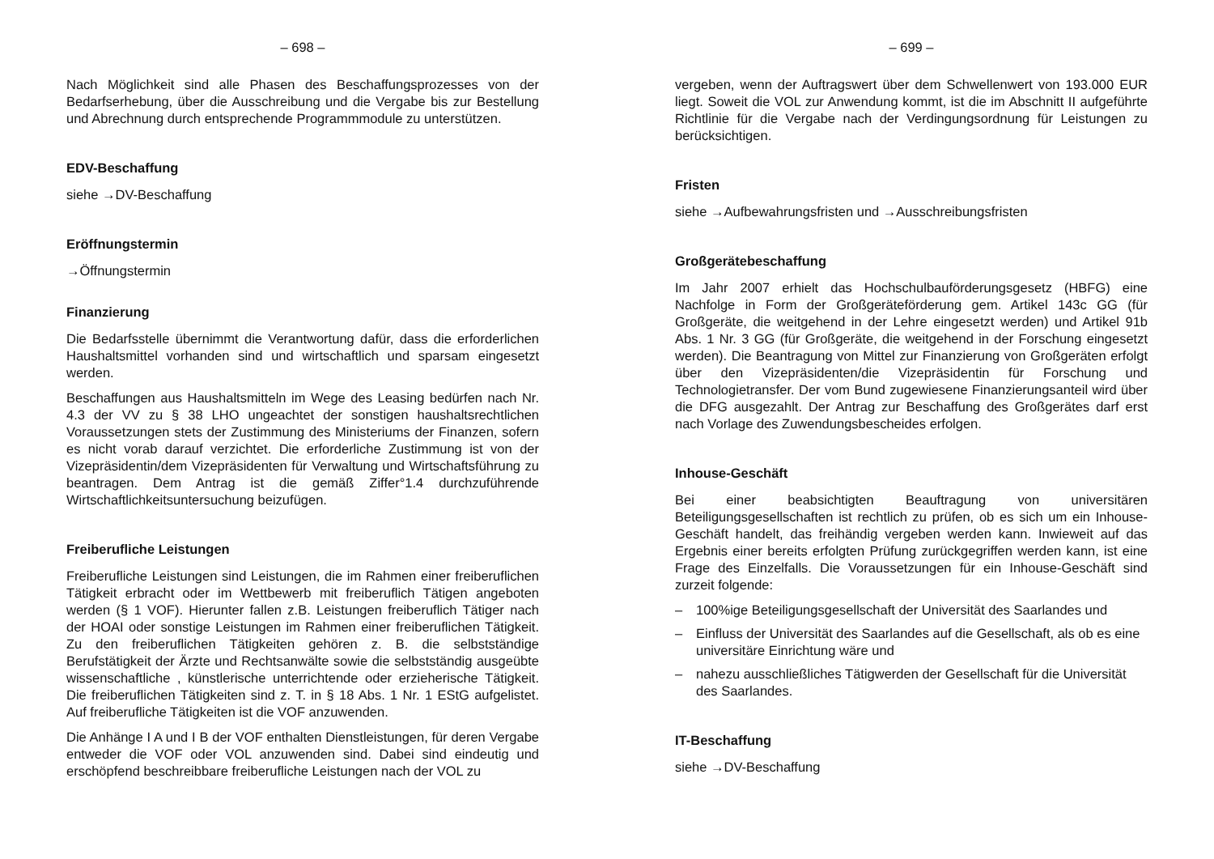– 698 –
Nach Möglichkeit sind alle Phasen des Beschaffungsprozesses von der Bedarfserhebung, über die Ausschreibung und die Vergabe bis zur Bestellung und Abrechnung durch entsprechende Programmmodule zu unterstützen.
EDV-Beschaffung
siehe →DV-Beschaffung
Eröffnungstermin
→Öffnungstermin
Finanzierung
Die Bedarfsstelle übernimmt die Verantwortung dafür, dass die erforderlichen Haushaltsmittel vorhanden sind und wirtschaftlich und sparsam eingesetzt werden.
Beschaffungen aus Haushaltsmitteln im Wege des Leasing bedürfen nach Nr. 4.3 der VV zu § 38 LHO ungeachtet der sonstigen haushaltsrechtlichen Voraussetzungen stets der Zustimmung des Ministeriums der Finanzen, sofern es nicht vorab darauf verzichtet. Die erforderliche Zustimmung ist von der Vizepräsidentin/dem Vizepräsidenten für Verwaltung und Wirtschaftsführung zu beantragen. Dem Antrag ist die gemäß Ziffer°1.4 durchzuführende Wirtschaftlichkeitsuntersuchung beizufügen.
Freiberufliche Leistungen
Freiberufliche Leistungen sind Leistungen, die im Rahmen einer freiberuflichen Tätigkeit erbracht oder im Wettbewerb mit freiberuflich Tätigen angeboten werden (§ 1 VOF). Hierunter fallen z.B. Leistungen freiberuflich Tätiger nach der HOAI oder sonstige Leistungen im Rahmen einer freiberuflichen Tätigkeit. Zu den freiberuflichen Tätigkeiten gehören z. B. die selbstständige Berufstätigkeit der Ärzte und Rechtsanwälte sowie die selbstständig ausgeübte wissenschaftliche , künstlerische unterrichtende oder erzieherische Tätigkeit. Die freiberuflichen Tätigkeiten sind z. T. in § 18 Abs. 1 Nr. 1 EStG aufgelistet. Auf freiberufliche Tätigkeiten ist die VOF anzuwenden.
Die Anhänge I A und I B der VOF enthalten Dienstleistungen, für deren Vergabe entweder die VOF oder VOL anzuwenden sind. Dabei sind eindeutig und erschöpfend beschreibbare freiberufliche Leistungen nach der VOL zu
– 699 –
vergeben, wenn der Auftragswert über dem Schwellenwert von 193.000 EUR liegt. Soweit die VOL zur Anwendung kommt, ist die im Abschnitt II aufgeführte Richtlinie für die Vergabe nach der Verdingungsordnung für Leistungen zu berücksichtigen.
Fristen
siehe →Aufbewahrungsfristen und →Ausschreibungsfristen
Großgerätebeschaffung
Im Jahr 2007 erhielt das Hochschulbauförderungsgesetz (HBFG) eine Nachfolge in Form der Großgeräteförderung gem. Artikel 143c GG (für Großgeräte, die weitgehend in der Lehre eingesetzt werden) und Artikel 91b Abs. 1 Nr. 3 GG (für Großgeräte, die weitgehend in der Forschung eingesetzt werden). Die Beantragung von Mittel zur Finanzierung von Großgeräten erfolgt über den Vizepräsidenten/die Vizepräsidentin für Forschung und Technologietransfer. Der vom Bund zugewiesene Finanzierungsanteil wird über die DFG ausgezahlt. Der Antrag zur Beschaffung des Großgerätes darf erst nach Vorlage des Zuwendungsbescheides erfolgen.
Inhouse-Geschäft
Bei einer beabsichtigten Beauftragung von universitären Beteiligungsgesellschaften ist rechtlich zu prüfen, ob es sich um ein Inhouse-Geschäft handelt, das freihändig vergeben werden kann. Inwieweit auf das Ergebnis einer bereits erfolgten Prüfung zurückgegriffen werden kann, ist eine Frage des Einzelfalls. Die Voraussetzungen für ein Inhouse-Geschäft sind zurzeit folgende:
– 100%ige Beteiligungsgesellschaft der Universität des Saarlandes und
– Einfluss der Universität des Saarlandes auf die Gesellschaft, als ob es eine universitäre Einrichtung wäre und
– nahezu ausschließliches Tätigwerden der Gesellschaft für die Universität des Saarlandes.
IT-Beschaffung
siehe →DV-Beschaffung